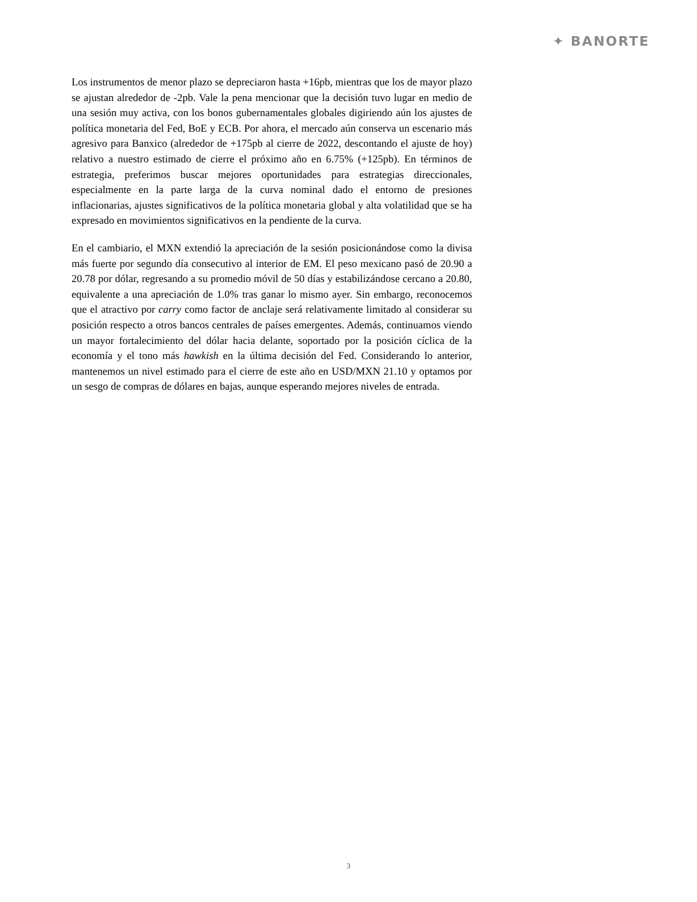✦ BANORTE
Los instrumentos de menor plazo se depreciaron hasta +16pb, mientras que los de mayor plazo se ajustan alrededor de -2pb. Vale la pena mencionar que la decisión tuvo lugar en medio de una sesión muy activa, con los bonos gubernamentales globales digiriendo aún los ajustes de política monetaria del Fed, BoE y ECB. Por ahora, el mercado aún conserva un escenario más agresivo para Banxico (alrededor de +175pb al cierre de 2022, descontando el ajuste de hoy) relativo a nuestro estimado de cierre el próximo año en 6.75% (+125pb). En términos de estrategia, preferimos buscar mejores oportunidades para estrategias direccionales, especialmente en la parte larga de la curva nominal dado el entorno de presiones inflacionarias, ajustes significativos de la política monetaria global y alta volatilidad que se ha expresado en movimientos significativos en la pendiente de la curva.
En el cambiario, el MXN extendió la apreciación de la sesión posicionándose como la divisa más fuerte por segundo día consecutivo al interior de EM. El peso mexicano pasó de 20.90 a 20.78 por dólar, regresando a su promedio móvil de 50 días y estabilizándose cercano a 20.80, equivalente a una apreciación de 1.0% tras ganar lo mismo ayer. Sin embargo, reconocemos que el atractivo por carry como factor de anclaje será relativamente limitado al considerar su posición respecto a otros bancos centrales de países emergentes. Además, continuamos viendo un mayor fortalecimiento del dólar hacia delante, soportado por la posición cíclica de la economía y el tono más hawkish en la última decisión del Fed. Considerando lo anterior, mantenemos un nivel estimado para el cierre de este año en USD/MXN 21.10 y optamos por un sesgo de compras de dólares en bajas, aunque esperando mejores niveles de entrada.
3